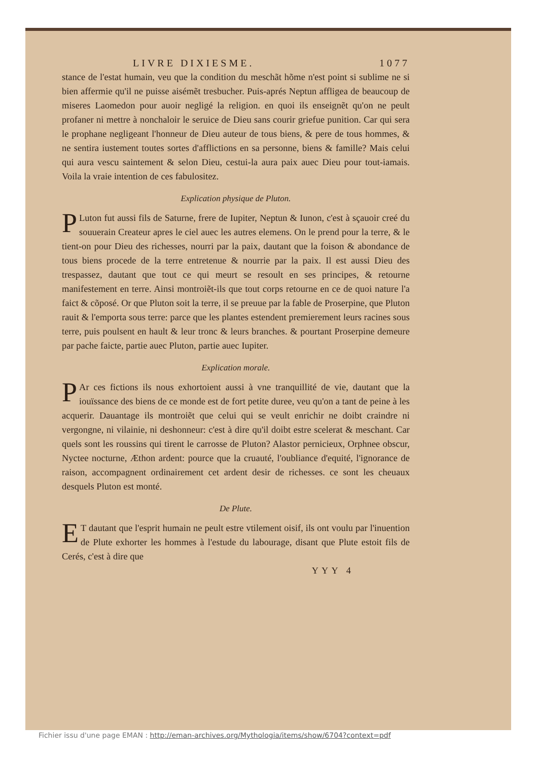LIVRE DIXIESME. 1077
stance de l'estat humain, veu que la condition du meschãt hõme n'est point si sublime ne si bien affermie qu'il ne puisse aisémẽt tresbucher. Puis-aprés Neptun affligea de beaucoup de miseres Laomedon pour auoir negligé la religion. en quoi ils enseignẽt qu'on ne peult profaner ni mettre à nonchaloir le seruice de Dieu sans courir griefue punition. Car qui sera le prophane negligeant l'honneur de Dieu auteur de tous biens, & pere de tous hommes, & ne sentira iustement toutes sortes d'afflictions en sa personne, biens & famille? Mais celui qui aura vescu saintement & selon Dieu, cestui-la aura paix auec Dieu pour tout-iamais. Voila la vraie intention de ces fabulositez.
Explication physique de Pluton.
PLuton fut aussi fils de Saturne, frere de Iupiter, Neptun & Iunon, c'est à sçauoir creé du souuerain Createur apres le ciel auec les autres elemens. On le prend pour la terre, & le tient-on pour Dieu des richesses, nourri par la paix, dautant que la foison & abondance de tous biens procede de la terre entretenue & nourrie par la paix. Il est aussi Dieu des trespassez, dautant que tout ce qui meurt se resoult en ses principes, & retourne manifestement en terre. Ainsi montroiẽt-ils que tout corps retourne en ce de quoi nature l'a faict & cõposé. Or que Pluton soit la terre, il se preuue par la fable de Proserpine, que Pluton rauit & l'emporta sous terre: parce que les plantes estendent premierement leurs racines sous terre, puis poulsent en hault & leur tronc & leurs branches. & pourtant Proserpine demeure par pache faicte, partie auec Pluton, partie auec Iupiter.
Explication morale.
PAr ces fictions ils nous exhortoient aussi à vne tranquillité de vie, dautant que la iouïssance des biens de ce monde est de fort petite duree, veu qu'on a tant de peine à les acquerir. Dauantage ils montroiẽt que celui qui se veult enrichir ne doibt craindre ni vergongne, ni vilainie, ni deshonneur: c'est à dire qu'il doibt estre scelerat & meschant. Car quels sont les roussins qui tirent le carrosse de Pluton? Alastor pernicieux, Orphnee obscur, Nyctee nocturne, Æthon ardent: pource que la cruauté, l'oubliance d'equité, l'ignorance de raison, accompagnent ordinairement cet ardent desir de richesses. ce sont les cheuaux desquels Pluton est monté.
De Plute.
ET dautant que l'esprit humain ne peult estre vtilement oisif, ils ont voulu par l'inuention de Plute exhorter les hommes à l'estude du labourage, disant que Plute estoit fils de Cerés, c'est à dire que
YYY 4
Fichier issu d'une page EMAN : http://eman-archives.org/Mythologia/items/show/6704?context=pdf